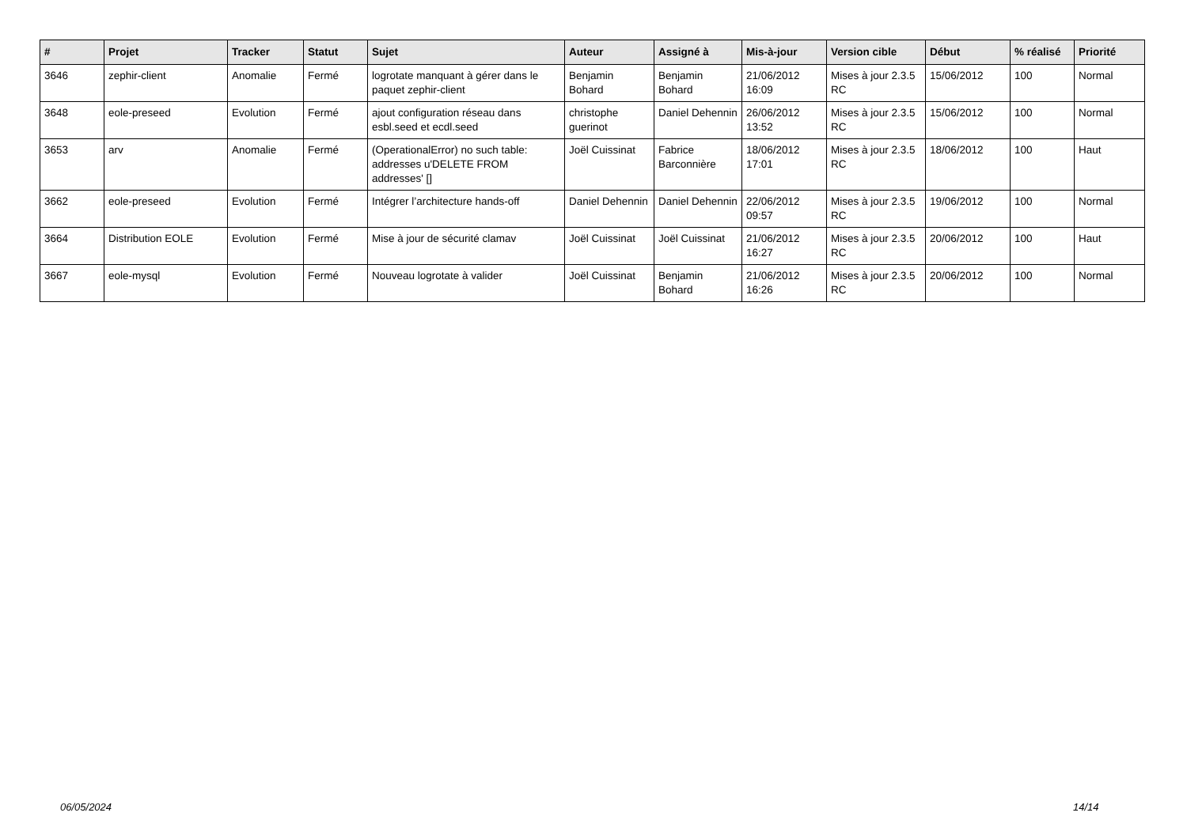| # | Projet | Tracker | Statut | Sujet | Auteur | Assigné à | Mis-à-jour | Version cible | Début | % réalisé | Priorité |
| --- | --- | --- | --- | --- | --- | --- | --- | --- | --- | --- | --- |
| 3646 | zephir-client | Anomalie | Fermé | logrotate manquant à gérer dans le paquet zephir-client | Benjamin Bohard | Benjamin Bohard | 21/06/2012 16:09 | Mises à jour 2.3.5 RC | 15/06/2012 | 100 | Normal |
| 3648 | eole-preseed | Evolution | Fermé | ajout configuration réseau dans esbl.seed et ecdl.seed | christophe guerinot | Daniel Dehennin | 26/06/2012 13:52 | Mises à jour 2.3.5 RC | 15/06/2012 | 100 | Normal |
| 3653 | arv | Anomalie | Fermé | (OperationalError) no such table: addresses u'DELETE FROM addresses' [] | Joël Cuissinat | Fabrice Barconnière | 18/06/2012 17:01 | Mises à jour 2.3.5 RC | 18/06/2012 | 100 | Haut |
| 3662 | eole-preseed | Evolution | Fermé | Intégrer l’architecture hands-off | Daniel Dehennin | Daniel Dehennin | 22/06/2012 09:57 | Mises à jour 2.3.5 RC | 19/06/2012 | 100 | Normal |
| 3664 | Distribution EOLE | Evolution | Fermé | Mise à jour de sécurité clamav | Joël Cuissinat | Joël Cuissinat | 21/06/2012 16:27 | Mises à jour 2.3.5 RC | 20/06/2012 | 100 | Haut |
| 3667 | eole-mysql | Evolution | Fermé | Nouveau logrotate à valider | Joël Cuissinat | Benjamin Bohard | 21/06/2012 16:26 | Mises à jour 2.3.5 RC | 20/06/2012 | 100 | Normal |
06/05/2024 14/14